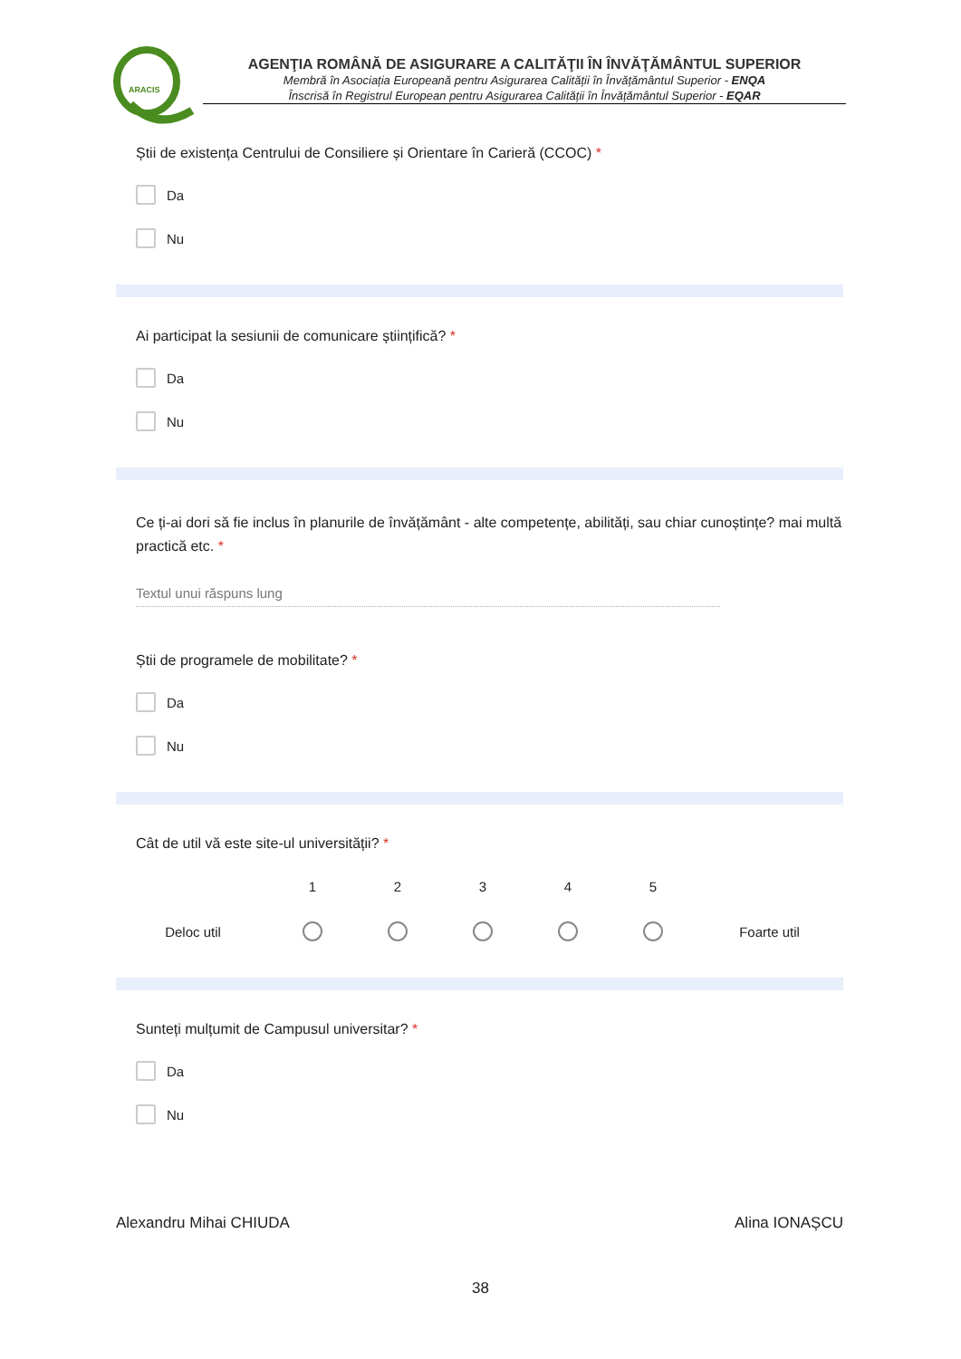ARACIS
AGENŢIA ROMÂNĂ DE ASIGURARE A CALITĂŢII ÎN ÎNVĂŢĂMÂNTUL SUPERIOR
Membră în Asociația Europeană pentru Asigurarea Calității în Învățământul Superior - ENQA
Înscrisă în Registrul European pentru Asigurarea Calității în Învățământul Superior - EQAR
Știi de existența Centrului de Consiliere și Orientare în Carieră (CCOC) *
Da
Nu
Ai participat la sesiunii de comunicare științifică? *
Da
Nu
Ce ți-ai dori să fie inclus în planurile de învățământ - alte competențe, abilități, sau chiar cunoștințe? mai multă practică etc. *
Textul unui răspuns lung
Știi de programele de mobilitate? *
Da
Nu
Cât de util vă este site-ul universității? *
12345 Deloc util Foarte util
Sunteți mulțumit de Campusul universitar? *
Da
Nu
Alexandru Mihai CHIUDA Alina IONAȘCU
38